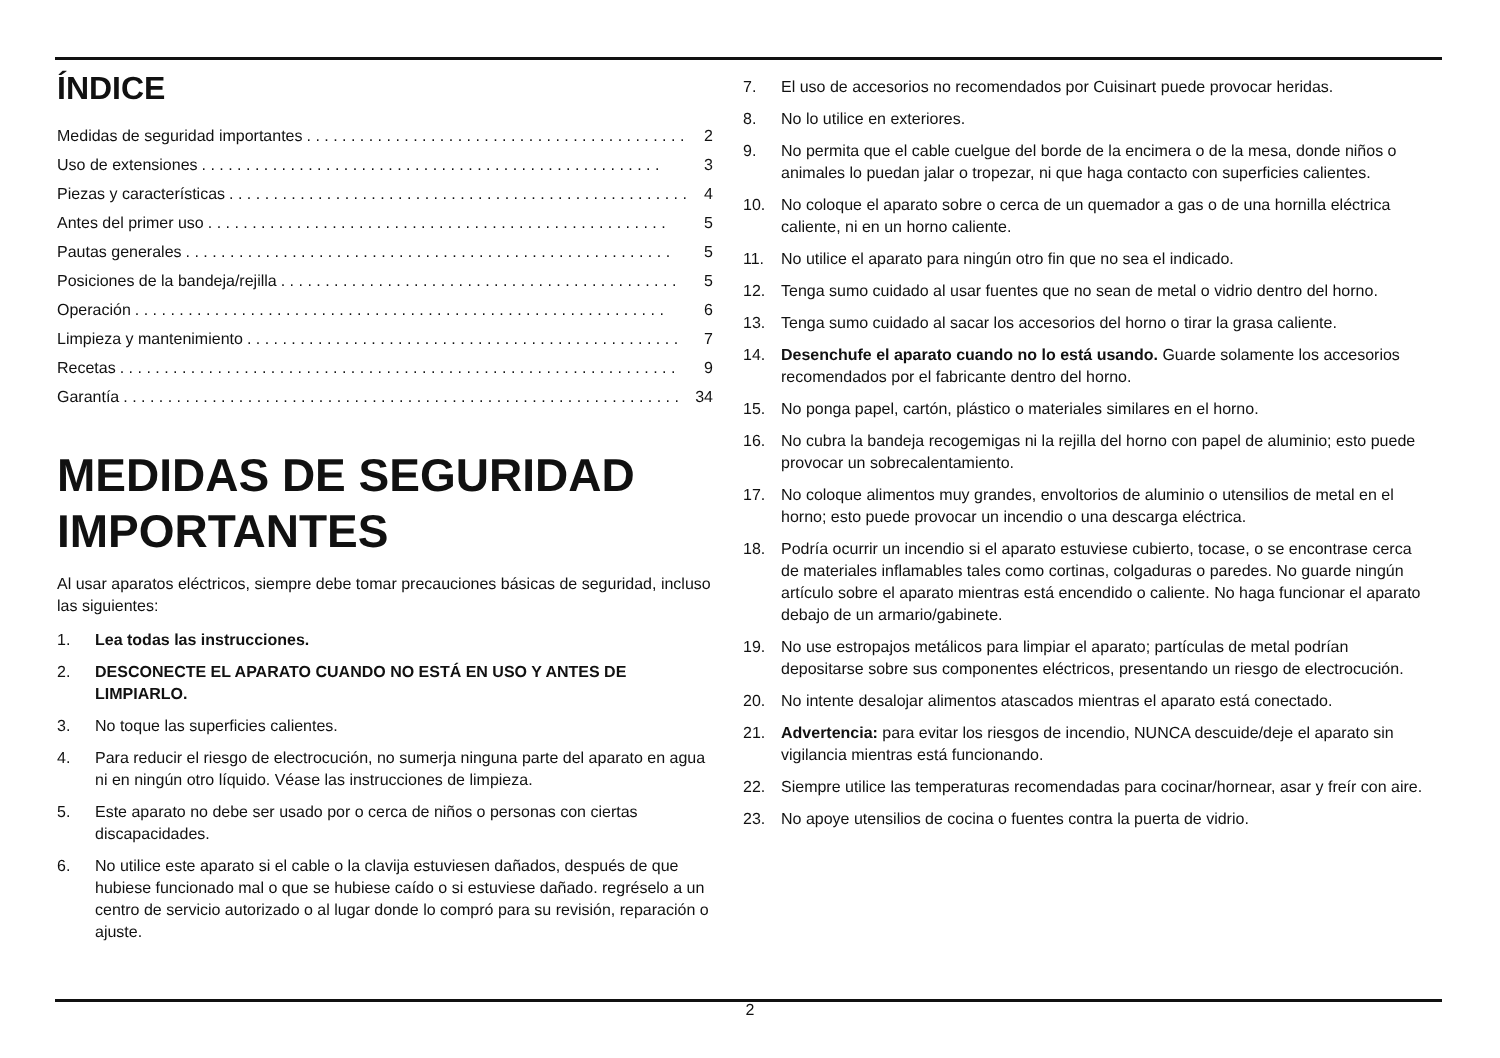ÍNDICE
Medidas de seguridad importantes. . . . . . . . . . . . . . . . . . . . . . . . . . . . . . . . . . . . . . . . . . . 2
Uso de extensiones. . . . . . . . . . . . . . . . . . . . . . . . . . . . . . . . . . . . . . . . . . . . . . . . . . . . 3
Piezas y características. . . . . . . . . . . . . . . . . . . . . . . . . . . . . . . . . . . . . . . . . . . . . . . . . . . . 4
Antes del primer uso. . . . . . . . . . . . . . . . . . . . . . . . . . . . . . . . . . . . . . . . . . . . . . . . . . . . 5
Pautas generales. . . . . . . . . . . . . . . . . . . . . . . . . . . . . . . . . . . . . . . . . . . . . . . . . . . . . . . 5
Posiciones de la bandeja/rejilla. . . . . . . . . . . . . . . . . . . . . . . . . . . . . . . . . . . . . . . . . . . . . 5
Operación. . . . . . . . . . . . . . . . . . . . . . . . . . . . . . . . . . . . . . . . . . . . . . . . . . . . . . . . . . . . 6
Limpieza y mantenimiento. . . . . . . . . . . . . . . . . . . . . . . . . . . . . . . . . . . . . . . . . . . . . . . . . 7
Recetas. . . . . . . . . . . . . . . . . . . . . . . . . . . . . . . . . . . . . . . . . . . . . . . . . . . . . . . . . . . . . . . 9
Garantía. . . . . . . . . . . . . . . . . . . . . . . . . . . . . . . . . . . . . . . . . . . . . . . . . . . . . . . . . . . . . . . 34
MEDIDAS DE SEGURIDAD IMPORTANTES
Al usar aparatos eléctricos, siempre debe tomar precauciones básicas de seguridad, incluso las siguientes:
1. Lea todas las instrucciones.
2. DESCONECTE EL APARATO CUANDO NO ESTÁ EN USO Y ANTES DE LIMPIARLO.
3. No toque las superficies calientes.
4. Para reducir el riesgo de electrocución, no sumerja ninguna parte del aparato en agua ni en ningún otro líquido. Véase las instrucciones de limpieza.
5. Este aparato no debe ser usado por o cerca de niños o personas con ciertas discapacidades.
6. No utilice este aparato si el cable o la clavija estuviesen dañados, después de que hubiese funcionado mal o que se hubiese caído o si estuviese dañado. regréselo a un centro de servicio autorizado o al lugar donde lo compró para su revisión, reparación o ajuste.
7. El uso de accesorios no recomendados por Cuisinart puede provocar heridas.
8. No lo utilice en exteriores.
9. No permita que el cable cuelgue del borde de la encimera o de la mesa, donde niños o animales lo puedan jalar o tropezar, ni que haga contacto con superficies calientes.
10. No coloque el aparato sobre o cerca de un quemador a gas o de una hornilla eléctrica caliente, ni en un horno caliente.
11. No utilice el aparato para ningún otro fin que no sea el indicado.
12. Tenga sumo cuidado al usar fuentes que no sean de metal o vidrio dentro del horno.
13. Tenga sumo cuidado al sacar los accesorios del horno o tirar la grasa caliente.
14. Desenchufe el aparato cuando no lo está usando. Guarde solamente los accesorios recomendados por el fabricante dentro del horno.
15. No ponga papel, cartón, plástico o materiales similares en el horno.
16. No cubra la bandeja recogemigas ni la rejilla del horno con papel de aluminio; esto puede provocar un sobrecalentamiento.
17. No coloque alimentos muy grandes, envoltorios de aluminio o utensilios de metal en el horno; esto puede provocar un incendio o una descarga eléctrica.
18. Podría ocurrir un incendio si el aparato estuviese cubierto, tocase, o se encontrase cerca de materiales inflamables tales como cortinas, colgaduras o paredes. No guarde ningún artículo sobre el aparato mientras está encendido o caliente. No haga funcionar el aparato debajo de un armario/gabinete.
19. No use estropajos metálicos para limpiar el aparato; partículas de metal podrían depositarse sobre sus componentes eléctricos, presentando un riesgo de electrocución.
20. No intente desalojar alimentos atascados mientras el aparato está conectado.
21. Advertencia: para evitar los riesgos de incendio, NUNCA descuide/deje el aparato sin vigilancia mientras está funcionando.
22. Siempre utilice las temperaturas recomendadas para cocinar/hornear, asar y freír con aire.
23. No apoye utensilios de cocina o fuentes contra la puerta de vidrio.
2